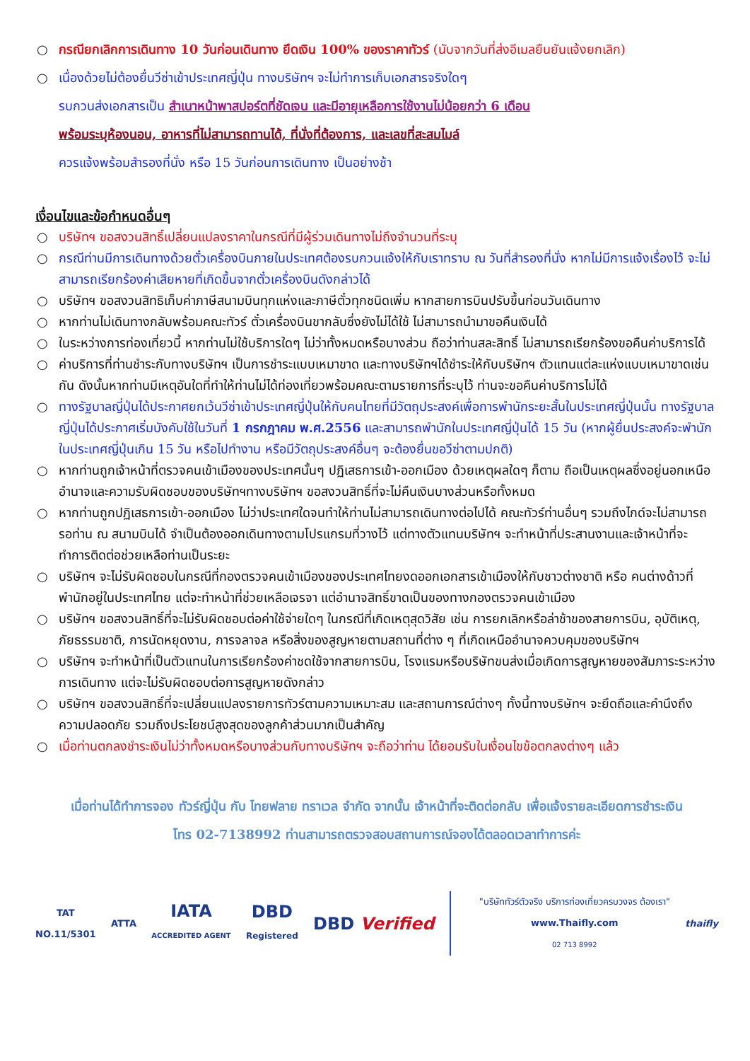○ กรณียกเลิกการเดินทาง 10 วันก่อนเดินทาง ยึดเงิน 100% ของราคาทัวร์ (นับจากวันที่ส่งอีเมลยืนยันแจ้งยกเลิก)
○ เนื่องด้วยไม่ต้องยื่นวีซ่าเข้าประเทศญี่ปุ่น ทางบริษัทฯ จะไม่ทำการเก็บเอกสารจริงใดๆ
รบกวนส่งเอกสารเป็น สำเนาหน้าพาสปอร์ตที่ชัดเจน และมีอายุเหลือการใช้งานไม่น้อยกว่า 6 เดือน
พร้อมระบุห้องนอน, อาหารที่ไม่สามารถทานได้, ที่นั่งที่ต้องการ, และเลขที่สะสมไมล์
ควรแจ้งพร้อมสำรองที่นั่ง หรือ 15 วันก่อนการเดินทาง เป็นอย่างช้า
เงื่อนไขและข้อกำหนดอื่นๆ
○ บริษัทฯ ขอสงวนสิทธิ์เปลี่ยนแปลงราคาในกรณีที่มีผู้ร่วมเดินทางไม่ถึงจำนวนที่ระบุ
○ กรณีท่านมีการเดินทางด้วยตั๋วเครื่องบินภายในประเทศต้องรบกวนแจ้งให้กับเราทราบ ณ วันที่สำรองที่นั่ง หากไม่มีการแจ้งเรื่องไว้ จะไม่สามารถเรียกร้องค่าเสียหายที่เกิดขึ้นจากตั๋วเครื่องบินดังกล่าวได้
○ บริษัทฯ ขอสงวนสิทธิเก็บค่าภาษีสนามบินทุกแห่งและภาษีตั๋วทุกชนิดเพิ่ม หากสายการบินปรับขึ้นก่อนวันเดินทาง
○ หากท่านไม่เดินทางกลับพร้อมคณะทัวร์ ตั๋วเครื่องบินขากลับซึ่งยังไม่ได้ใช้ ไม่สามารถนำมาขอคืนเงินได้
○ ในระหว่างการท่องเที่ยวนี้ หากท่านไม่ใช้บริการใดๆ ไม่ว่าทั้งหมดหรือบางส่วน ถือว่าท่านสละสิทธิ์ ไม่สามารถเรียกร้องขอคืนค่าบริการได้
○ ค่าบริการที่ท่านชำระกับทางบริษัทฯ เป็นการชำระแบบเหมาขาด และทางบริษัทฯได้ชำระให้กับบริษัทฯ ตัวแทนแต่ละแห่งแบบเหมาขาดเช่นกัน ดังนั้นหากท่านมีเหตุอันใดที่ทำให้ท่านไม่ได้ท่องเที่ยวพร้อมคณะตามรายการที่ระบุไว้ ท่านจะขอคืนค่าบริการไม่ได้
○ ทางรัฐบาลญี่ปุ่นได้ประกาศยกเว้นวีซ่าเข้าประเทศญี่ปุ่นให้กับคนไทยที่มีวัตถุประสงค์เพื่อการพำนักระยะสั้นในประเทศญี่ปุ่นนั้น ทางรัฐบาลญี่ปุ่นได้ประกาศเริ่มบังคับใช้ในวันที่ 1 กรกฎาคม พ.ศ.2556 และสามารถพำนักในประเทศญี่ปุ่นได้ 15 วัน (หากผู้ยื่นประสงค์จะพำนักในประเทศญี่ปุ่นเกิน 15 วัน หรือไปทำงาน หรือมีวัตถุประสงค์อื่นๆ จะต้องยื่นขอวีซ่าตามปกติ)
○ หากท่านถูกเจ้าหน้าที่ตรวจคนเข้าเมืองของประเทศนั้นๆ ปฏิเสธการเข้า-ออกเมือง ด้วยเหตุผลใดๆ ก็ตาม ถือเป็นเหตุผลซึ่งอยู่นอกเหนืออำนาจและความรับผิดชอบของบริษัทฯทางบริษัทฯ ขอสงวนสิทธิ์ที่จะไม่คืนเงินบางส่วนหรือทั้งหมด
○ หากท่านถูกปฏิเสธการเข้า-ออกเมือง ไม่ว่าประเทศใดจนทำให้ท่านไม่สามารถเดินทางต่อไปได้ คณะทัวร์ท่านอื่นๆ รวมถึงไกด์จะไม่สามารถรอท่าน ณ สนามบินได้ จำเป็นต้องออกเดินทางตามโปรแกรมที่วางไว้ แต่ทางตัวแทนบริษัทฯ จะทำหน้าที่ประสานงานและเจ้าหน้าที่จะทำการติดต่อช่วยเหลือท่านเป็นระยะ
○ บริษัทฯ จะไม่รับผิดชอบในกรณีที่กองตรวจคนเข้าเมืองของประเทศไทยงดออกเอกสารเข้าเมืองให้กับชาวต่างชาติ หรือ คนต่างด้าวที่พำนักอยู่ในประเทศไทย แต่จะทำหน้าที่ช่วยเหลือเจรจา แต่อำนาจสิทธิ์ขาดเป็นของทางกองตรวจคนเข้าเมือง
○ บริษัทฯ ขอสงวนสิทธิ์ที่จะไม่รับผิดชอบต่อค่าใช้จ่ายใดๆ ในกรณีที่เกิดเหตุสุดวิสัย เช่น การยกเลิกหรือล่าช้าของสายการบิน, อุบัติเหตุ, ภัยธรรมชาติ, การนัดหยุดงาน, การจลาจล หรือสิ่งของสูญหายตามสถานที่ต่าง ๆ ที่เกิดเหนืออำนาจควบคุมของบริษัทฯ
○ บริษัทฯ จะทำหน้าที่เป็นตัวแทนในการเรียกร้องค่าชดใช้จากสายการบิน, โรงแรมหรือบริษัทขนส่งเมื่อเกิดการสูญหายของสัมภาระระหว่างการเดินทาง แต่จะไม่รับผิดชอบต่อการสูญหายดังกล่าว
○ บริษัทฯ ขอสงวนสิทธิ์ที่จะเปลี่ยนแปลงรายการทัวร์ตามความเหมาะสม และสถานการณ์ต่างๆ ทั้งนี้ทางบริษัทฯ จะยึดถือและคำนึงถึงความปลอดภัย รวมถึงประโยชน์สูงสุดของลูกค้าส่วนมากเป็นสำคัญ
○ เมื่อท่านตกลงชำระเงินไม่ว่าทั้งหมดหรือบางส่วนกับทางบริษัทฯ จะถือว่าท่าน ได้ยอมรับในเงื่อนไขข้อตกลงต่างๆ แล้ว
เมื่อท่านได้ทำการจอง ทัวร์ญี่ปุ่น กับ ไทยฟลาย ทราเวล จำกัด จากนั้น เจ้าหน้าที่จะติดต่อกลับ เพื่อแจ้งรายละเอียดการชำระเงิน
โทร 02-7138992 ท่านสามารถตรวจสอบสถานการณ์จองได้ตลอดเวลาทำการค่ะ
TAT
NO.11/5301
ATTA
IATA
ACCREDITED AGENT
DBD
Registered
DBD Verified
"บริษัททัวร์ตัวจริง บริการท่องเที่ยวครบวงจร ต้องเรา"
www.Thaifly.com
02 713 8992
thaifly